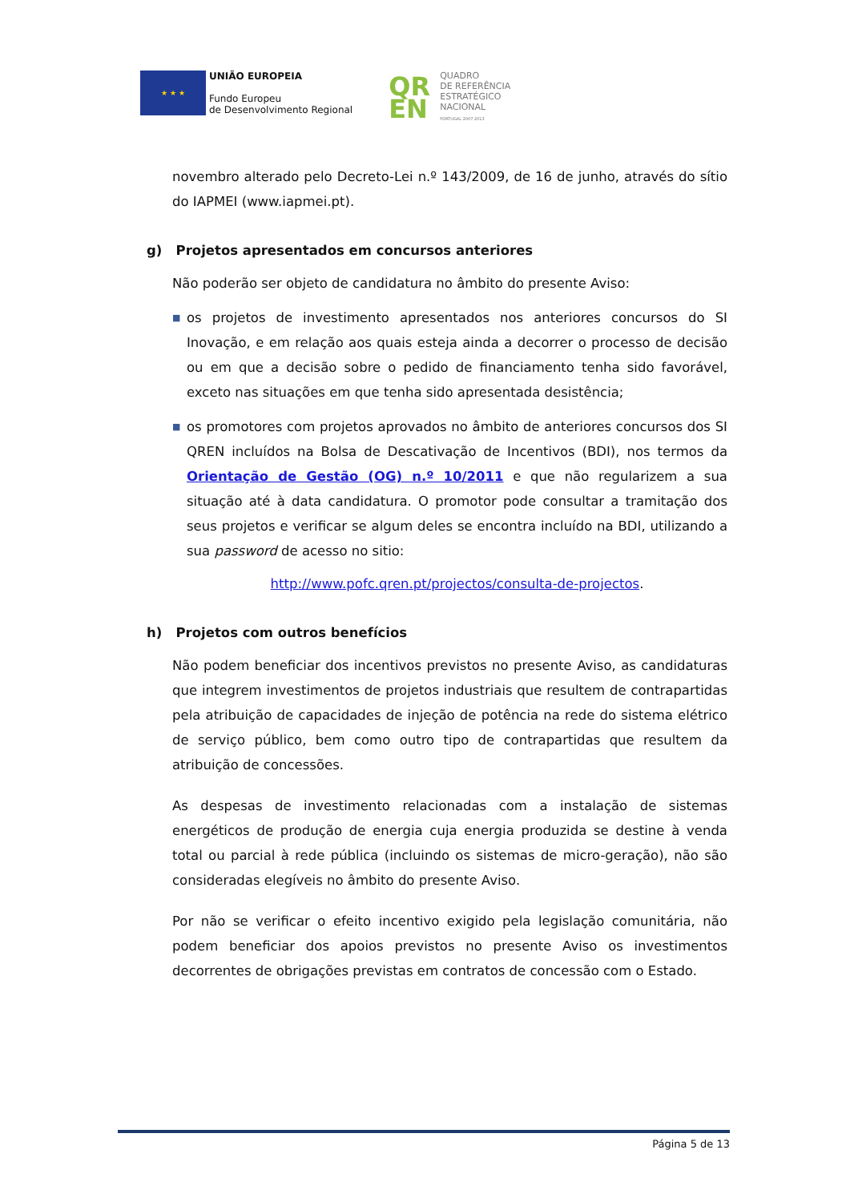★ ★ ★
UNIÃO EUROPEIA
Fundo Europeu
de Desenvolvimento Regional
QR EN
QUADRO
DE REFERÊNCIA
ESTRATÉGICO
NACIONAL
PORTUGAL 2007.2013
novembro alterado pelo Decreto-Lei n.º 143/2009, de 16 de junho, através do sítio do IAPMEI (www.iapmei.pt).
g) Projetos apresentados em concursos anteriores
Não poderão ser objeto de candidatura no âmbito do presente Aviso:
■ os projetos de investimento apresentados nos anteriores concursos do SI Inovação, e em relação aos quais esteja ainda a decorrer o processo de decisão ou em que a decisão sobre o pedido de financiamento tenha sido favorável, exceto nas situações em que tenha sido apresentada desistência;
■ os promotores com projetos aprovados no âmbito de anteriores concursos dos SI QREN incluídos na Bolsa de Descativação de Incentivos (BDI), nos termos da Orientação de Gestão (OG) n.º 10/2011 e que não regularizem a sua situação até à data candidatura. O promotor pode consultar a tramitação dos seus projetos e verificar se algum deles se encontra incluído na BDI, utilizando a sua password de acesso no sitio:
http://www.pofc.qren.pt/projectos/consulta-de-projectos.
h) Projetos com outros benefícios
Não podem beneficiar dos incentivos previstos no presente Aviso, as candidaturas que integrem investimentos de projetos industriais que resultem de contrapartidas pela atribuição de capacidades de injeção de potência na rede do sistema elétrico de serviço público, bem como outro tipo de contrapartidas que resultem da atribuição de concessões.
As despesas de investimento relacionadas com a instalação de sistemas energéticos de produção de energia cuja energia produzida se destine à venda total ou parcial à rede pública (incluindo os sistemas de micro-geração), não são consideradas elegíveis no âmbito do presente Aviso.
Por não se verificar o efeito incentivo exigido pela legislação comunitária, não podem beneficiar dos apoios previstos no presente Aviso os investimentos decorrentes de obrigações previstas em contratos de concessão com o Estado.
Página 5 de 13